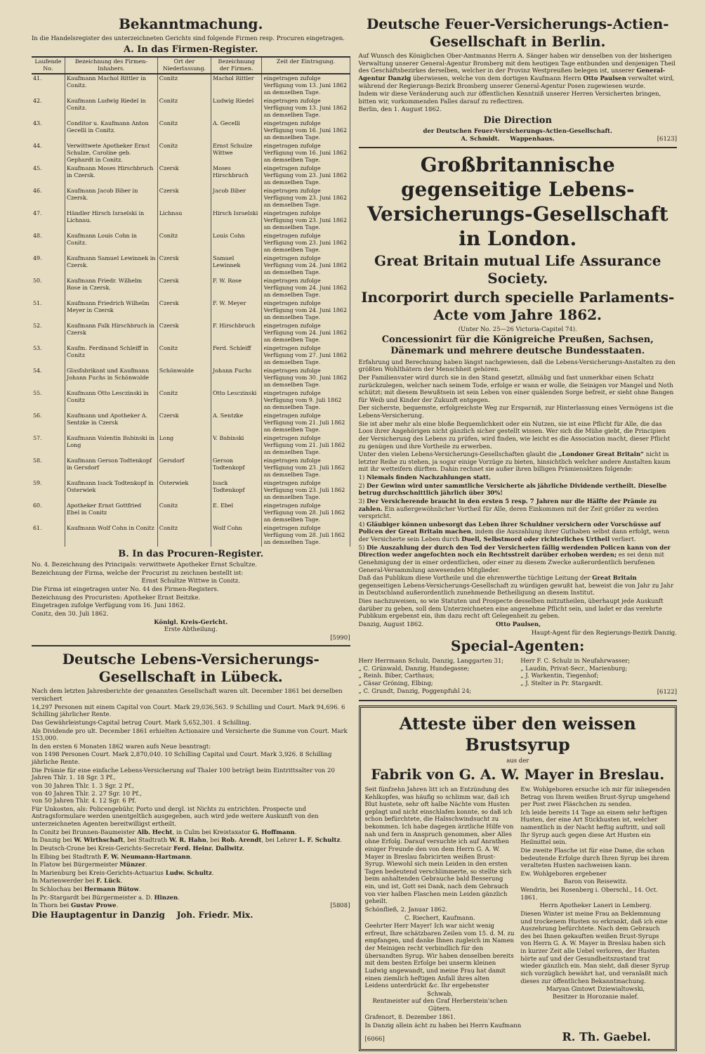Bekanntmachung.
In die Handelsregister des unterzeichneten Gerichts sind folgende Firmen resp. Procuren eingetragen.
A. In das Firmen-Register.
| Laufende No. | Bezeichnung des Firmen-Inhabers. | Ort der Niederlassung. | Bezeichnung der Firmen. | Zeit der Eintragung. |
| --- | --- | --- | --- | --- |
| 41. | Kaufmann Machol Rittler in Conitz. | Conitz | Machol Rittler | eingetragen zufolge Verfügung vom 13. Juni 1862 an demselben Tage. |
| 42. | Kaufmann Ludwig Riedel in Conitz. | Conitz | Ludwig Riedel | eingetragen zufolge Verfügung vom 13. Juni 1862 an demselben Tage. |
| 43. | Conditor u. Kaufmann Anton Gecelli in Conitz. | Conitz | A. Gecelli | eingetragen zufolge Verfügung vom 16. Juni 1862 an demselben Tage. |
| 44. | Verwittwete Apotheker Ernst Schulze, Caroline geb. Gephardt in Conitz. | Conitz | Ernst Schulze Wittwe | eingetragen zufolge Verfügung vom 16. Juni 1862 an demselben Tage. |
| 45. | Kaufmann Moses Hirschbruch in Czersk. | Czersk | Moses Hirschbruch | eingetragen zufolge Verfügung vom 23. Juni 1862 an demselben Tage. |
| 46. | Kaufmann Jacob Biber in Czersk. | Czersk | Jacob Biber | eingetragen zufolge Verfügung vom 23. Juni 1862 an demselben Tage. |
| 47. | Händler Hirsch Israelski in Lichnau. | Lichnau | Hirsch Israelski | eingetragen zufolge Verfügung vom 23. Juni 1862 an demselben Tage. |
| 48. | Kaufmann Louis Cohn in Conitz. | Conitz | Louis Cohn | eingetragen zufolge Verfügung vom 23. Juni 1862 an demselben Tage. |
| 49. | Kaufmann Samuel Lewinnek in Czersk. | Czersk | Samuel Lewinnek | eingetragen zufolge Verfügung vom 24. Juni 1862 an demselben Tage. |
| 50. | Kaufmann Friedr. Wilhelm Rose in Czersk. | Czersk | F. W. Rose | eingetragen zufolge Verfügung vom 24. Juni 1862 an demselben Tage. |
| 51. | Kaufmann Friedrich Wilhelm Meyer in Czersk | Czersk | F. W. Meyer | eingetragen zufolge Verfügung vom 24. Juni 1862 an demselben Tage. |
| 52. | Kaufmann Falk Hirschbruch in Czersk | Czersk | F. Hirschbruch | eingetragen zufolge Verfügung vom 24. Juni 1862 an demselben Tage. |
| 53. | Kaufm. Ferdinand Schleiff in Conitz | Conitz | Ferd. Schleiff | eingetragen zufolge Verfügung vom 27. Juni 1862 an demselben Tage. |
| 54. | Glasfabrikant und Kaufmann Johann Fuchs in Schönwalde | Schönwalde | Johann Fuchs | eingetragen zufolge Verfügung vom 30. Juni 1862 an demselben Tage. |
| 55. | Kaufmann Otto Lesczinski in Conitz | Conitz | Otto Lesczinski | eingetragen zufolge Verfügung vom 9. Juli 1862 an demselben Tage. |
| 56. | Kaufmann und Apotheker A. Sentzke in Czersk | Czersk | A. Sentzke | eingetragen zufolge Verfügung vom 21. Juli 1862 an demselben Tage. |
| 57. | Kaufmann Valentin Babinski in Long | Long | V. Babinski | eingetragen zufolge Verfügung vom 21. Juli 1862 an demselben Tage. |
| 58. | Kaufmann Gerson Todtenkopf in Gersdorf | Gersdorf | Gerson Todtenkopf | eingetragen zufolge Verfügung vom 23. Juli 1862 an demselben Tage. |
| 59. | Kaufmann Isack Todtenkopf in Osterwiek | Osterwiek | Isack Todtenkopf | eingetragen zufolge Verfügung vom 23. Juli 1862 an demselben Tage. |
| 60. | Apotheker Ernst Gottfried Ebel in Conitz | Conitz | E. Ebel | eingetragen zufolge Verfügung vom 28. Juli 1862 an demselben Tage. |
| 61. | Kaufmann Wolf Cohn in Conitz | Conitz | Wolf Cohn | eingetragen zufolge Verfügung vom 28. Juli 1862 an demselben Tage. |
B. In das Procuren-Register.
No. 4. Bezeichnung des Principals: verwittwete Apotheker Ernst Schultze.
Bezeichnung der Firma, welche der Procurist zu zeichnen bestellt ist:
Ernst Schultze Wittwe in Conitz.
Die Firma ist eingetragen unter No. 44 des Firmen-Registers.
Bezeichnung des Procuristen: Apotheker Ernst Beitzke.
Eingetragen zufolge Verfügung vom 16. Juni 1862.
Conitz, den 30. Juli 1862.
Königl. Kreis-Gericht.
Erste Abtheilung.
[5990]
Deutsche Lebens-Versicherungs-Gesellschaft in Lübeck.
Nach dem letzten Jahresberichte der genannten Gesellschaft waren ult. December 1861 bei derselben versichert
14,297 Personen mit einem Capital von Court. Mark 29,036,563. 9 Schilling und Court. Mark 94,696. 6 Schilling jährlicher Rente.
Das Gewährleistungs-Capital betrug Court. Mark 5,652,301. 4 Schilling.
Als Dividende pro ult. December 1861 erhielten Actionaire und Versicherte die Summe von Court. Mark 153,000.
In den ersten 6 Monaten 1862 waren aufs Neue beantragt:
von 1498 Personen Court. Mark 2,870,040. 10 Schilling Capital und Court. Mark 3,926. 8 Schilling jährliche Rente.
Die Prämie für eine einfache Lebens-Versicherung auf Thaler 100 beträgt beim Eintrittsalter von 20 Jahren Thlr. 1. 18 Sgr. 3 Pf.,
von 30 Jahren Thlr. 1. 3 Sgr. 2 Pf.,
von 40 Jahren Thlr. 2. 27 Sgr. 10 Pf.,
von 50 Jahren Thlr. 4. 12 Sgr. 6 Pf.
Für Unkosten, als: Policengebühr, Porto und dergl. ist Nichts zu entrichten. Prospecte und Antragsformulare werden unentgeltlich ausgegeben, auch wird jede weitere Auskunft von den unterzeichneten Agenten bereitwilligst ertheilt.
In Conitz bei Brunnen-Baumeister Alb. Hecht, in Culm bei Kreistaxator G. Hoffmann.
In Danzig bei W. Wirthschaft, bei Stadtrath W. R. Hahn, bei Rob. Arendt, bei Lehrer L. F. Schultz.
In Deutsch-Crone bei Kreis-Gerichts-Secretair Ferd. Heinr. Dallwitz.
In Elbing bei Stadtrath F. W. Neumann-Hartmann.
In Flatow bei Bürgermeister Münzer.
In Marienburg bei Kreis-Gerichts-Actuarius Ludw. Schultz.
In Marienwerder bei F. Lück.
In Schlochau bei Hermann Bütow.
In Pr.-Stargardt bei Bürgermeister a. D. Hinzen.
In Thorn bei Gustav Prowe. [5808]
Die Hauptagentur in Danzig Joh. Friedr. Mix.
Deutsche Feuer-Versicherungs-Actien-Gesellschaft in Berlin.
Auf Wunsch des Königlichen Ober-Amtmanns Herrn A. Sänger haben wir denselben von der bisherigen Verwaltung unserer General-Agentur Bromberg mit dem heutigen Tage entbunden und denjenigen Theil des Geschäftsbezirkes derselben, welcher in der Provinz Westpreußen belegen ist, unserer General-Agentur Danzig überwiesen, welche von dem dortigen Kaufmann Herrn Otto Paulsen verwaltet wird, während der Regierungs-Bezirk Bromberg unserer General-Agentur Posen zugewiesen wurde.
Indem wir diese Veränderung auch zur öffentlichen Kenntniß unserer Herren Versicherten bringen, bitten wir, vorkommenden Falles darauf zu reflectiren.
Berlin, den 1. August 1862.
Die Direction
der Deutschen Feuer-Versicherungs-Actien-Gesellschaft.
A. Schmidt. Wappenhaus. [6123]
Großbritannische gegenseitige Lebens-Versicherungs-Gesellschaft in London.
Great Britain mutual Life Assurance Society.
Incorporirt durch specielle Parlaments-Acte vom Jahre 1862.
(Unter No. 25—26 Victoria-Capitel 74).
Concessionirt für die Königreiche Preußen, Sachsen, Dänemark und mehrere deutsche Bundesstaaten.
Erfahrung und Berechnung haben längst nachgewiesen, daß die Lebens-Versicherungs-Anstalten zu den größten Wohlthätern der Menschheit gehören.
Der Familienvater wird durch sie in den Stand gesetzt, allmälig und fast unmerkbar einen Schatz zurückzulegen, welcher nach seinem Tode, erfolge er wann er wolle, die Seinigen vor Mangel und Noth schützt; mit diesem Bewußtsein ist sein Leben von einer quälenden Sorge befreit, er sieht ohne Bangen für Weib und Kinder der Zukunft entgegen.
Der sicherste, bequemste, erfolgreichste Weg zur Ersparniß, zur Hinterlassung eines Vermögens ist die Lebens-Versicherung.
Sie ist aber mehr als eine bloße Bequemlichkeit oder ein Nutzen, sie ist eine Pflicht für Alle, die das Loos ihrer Angehörigen nicht gänzlich sicher gestellt wissen. Wer sich die Mühe giebt, die Principien der Versicherung des Lebens zu prüfen, wird finden, wie leicht es die Association macht, dieser Pflicht zu genügen und ihre Vortheile zu erwerben.
Unter den vielen Lebens-Versicherungs-Gesellschaften glaubt die „Londoner Great Britain“ nicht in letzter Reihe zu stehen, ja sogar einige Vorzüge zu bieten, hinsichtlich welcher andere Anstalten kaum mit ihr wetteifern dürften. Dahin rechnet sie außer ihren billigen Prämiensätzen folgende:
1) Niemals finden Nachzahlungen statt.
2) Der Gewinn wird unter sammtliche Versicherte als jährliche Dividende vertheilt. Dieselbe betrug durchschnittlich jährlich über 30%!
3) Der Versicherende braucht in den ersten 5 resp. 7 Jahren nur die Hälfte der Prämie zu zahlen. Ein außergewöhnlicher Vortheil für Alle, deren Einkommen mit der Zeit größer zu werden verspricht.
4) Gläubiger können unbesorgt das Leben ihrer Schuldner versichern oder Vorschüsse auf Policen der Great Britain machen, indem die Auszahlung ihrer Guthaben selbst dann erfolgt, wenn der Versicherte sein Leben durch Duell, Selbstmord oder richterliches Urtheil verliert.
5) Die Auszahlung der durch den Tod der Versicherten fällig werdenden Policen kann von der Direction weder angefochten noch ein Rechtsstreit darüber erhoben werden; es sei denn mit Genehmigung der in einer ordentlichen, oder einer zu diesem Zwecke außerordentlich berufenen General-Versammlung anwesenden Mitglieder.
Daß das Publikum diese Vortheile und die ehrenwerthe tüchtige Leitung der Great Britain gegenseitigen Lebens-Versicherungs-Gesellschaft zu würdigen gewußt hat, beweist die von Jahr zu Jahr in Deutschland außerordentlich zunehmende Betheiligung an diesem Institut.
Dies nachzuweisen, so wie Statuten und Prospecte desselben mitzutheilen, überhaupt jede Auskunft darüber zu geben, soll dem Unterzeichneten eine angenehme Pflicht sein, und ladet er das verehrte Publikum ergebenst ein, ihm dazu recht oft Gelegenheit zu geben.
Danzig, August 1862. Otto Paulsen,
Haupt-Agent für den Regierungs-Bezirk Danzig.
Special-Agenten:
Herr Herrmann Schulz, Danzig, Langgarten 31;
„ C. Grünwald, Danzig, Hundegasse;
„ Reinh. Biber, Carthaus;
„ Cäsar Gröning, Elbing;
„ C. Grundt, Danzig, Poggenpfuhl 24;
Herr F. C. Schulz in Neufahrwasser;
„ Laudin, Privat-Secr., Marienburg;
„ J. Warkentin, Tiegenhof;
„ J. Stelter in Pr. Stargardt.
[6122]
Atteste über den weissen Brustsyrup
aus der
Fabrik von G. A. W. Mayer in Breslau.
Seit fünfzehn Jahren litt ich an Entzündung des Kehlkopfes, was häufig so schlimm war, daß ich Blut hustete, sehr oft halbe Nächte vom Husten geplagt und nicht einschlafen konnte, so daß ich schon befürchtete, die Halsschwindsucht zu bekommen. Ich habe dagegen ärztliche Hilfe von nah und fern in Anspruch genommen, aber Alles ohne Erfolg. Darauf versuchte ich auf Anrathen einiger Freunde den von dem Herrn G. A. W. Mayer in Breslau fabricirten weißen Brust-Syrup. Wiewohl sich mein Leiden in den ersten Tagen bedeutend verschlimmerte, so stellte sich beim anhaltenden Gebrauche bald Besserung ein, und ist, Gott sei Dank, nach dem Gebrauch von vier halben Flaschen mein Leiden gänzlich geheilt.
Schönfließ, 2. Januar 1862.
C. Riechert, Kaufmann.
Geehrter Herr Mayer! Ich war nicht wenig erfreut, Ihre schätzbaren Zeilen vom 15. d. M. zu empfangen, und danke Ihnen zugleich im Namen der Meinigen recht verbindlich für den übersandten Syrup. Wir haben denselben bereits mit dem besten Erfolge bei unserm kleinen Ludwig angewandt, und meine Frau hat damit einen ziemlich heftigen Anfall ihres alten Leidens unterdrückt &c. Ihr ergebenster
Schwab,
Rentmeister auf den Graf Herberstein'schen Gütern.
Grafenort, 8. Dezember 1861.
Ew. Wohlgeboren ersuche ich mir für inliegenden Betrag von Ihrem weißen Brust-Syrup umgehend per Post zwei Fläschchen zu senden.
Ich leide bereits 14 Tage an einem sehr heftigen Husten, der eine Art Stickhusten ist, welcher namentlich in der Nacht heftig auftritt, und soll Ihr Syrup auch gegen diese Art Husten ein Heilmittel sein.
Die zweite Flasche ist für eine Dame, die schon bedeutende Erfolge durch Ihren Syrup bei ihrem veralteten Husten nachweisen kann.
Ew. Wohlgeboren ergebener
Baron von Reisewitz.
Wendrin, bei Rosenberg i. Oberschl., 14. Oct. 1861.
Herrn Apotheker Laneri in Lemberg.
Diesen Winter ist meine Frau an Beklemmung und trockenem Husten so erkrankt, daß ich eine Auszehrung befürchtete. Nach dem Gebrauch des bei Ihnen gekauften weißen Brust-Syrups von Herrn G. A. W. Mayer in Breslau haben sich in kurzer Zeit alle Uebel verloren, der Husten hörte auf und der Gesundheitszustand trat wieder gänzlich ein. Man sieht, daß dieser Syrup sich vorzüglich bewährt hat, und veranlaßt mich dieses zur öffentlichen Bekanntmachung.
Maryan Gintowt Dziewialtowski,
Besitzer in Horozanie malef.
In Danzig allein ächt zu haben bei Herrn Kaufmann
[6066] R. Th. Gaebel.